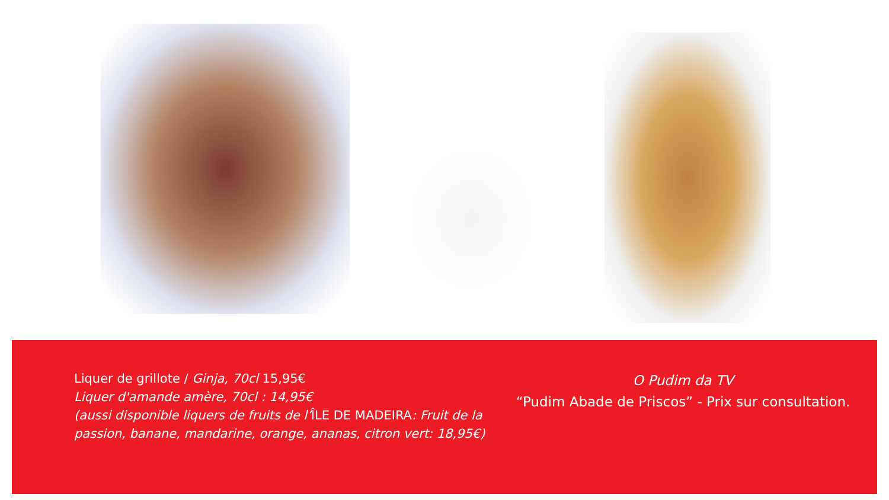Liquer de grillote / Ginja, 70cl 15,95€
Liquer d'amande amère, 70cl : 14,95€
(aussi disponible liquers de fruits de l’ÎLE DE MADEIRA: Fruit de la passion, banane, mandarine, orange, ananas, citron vert: 18,95€)
O Pudim da TV
“Pudim Abade de Priscos” - Prix sur consultation.